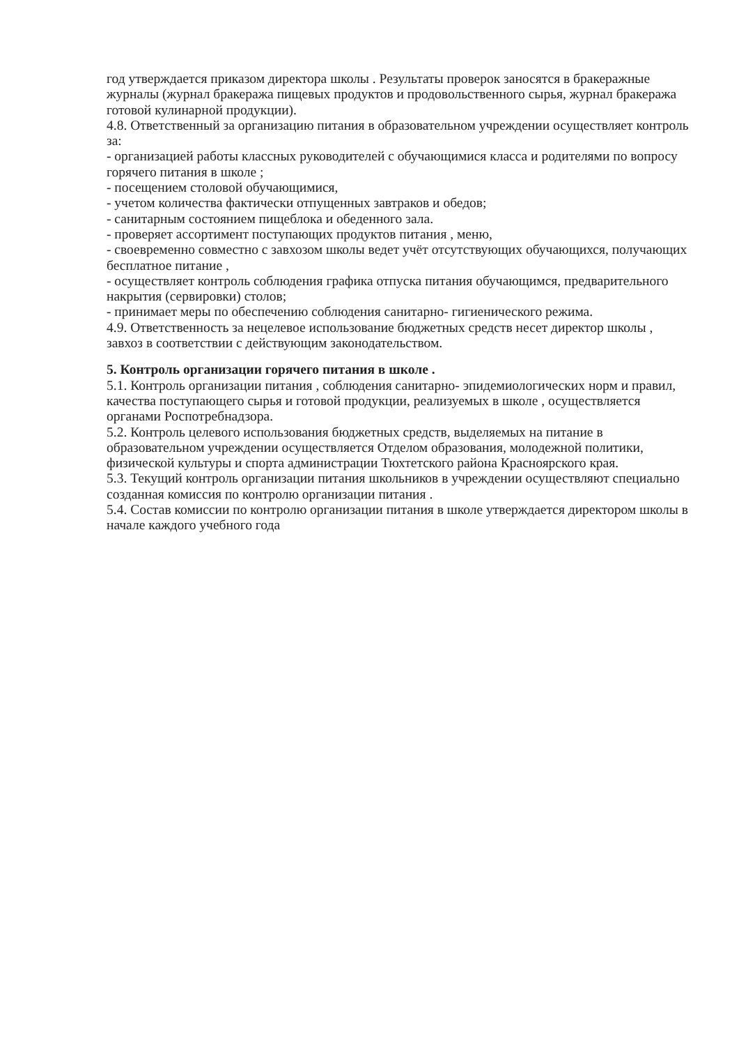год утверждается приказом директора школы . Результаты проверок заносятся в бракеражные журналы (журнал бракеража пищевых продуктов и продовольственного сырья, журнал бракеража готовой кулинарной продукции).
4.8. Ответственный за организацию питания в образовательном учреждении осуществляет контроль за:
- организацией работы классных руководителей с обучающимися класса и родителями по вопросу горячего питания в школе ;
- посещением столовой обучающимися,
- учетом количества фактически отпущенных завтраков и обедов;
- санитарным состоянием пищеблока и обеденного зала.
- проверяет ассортимент поступающих продуктов питания , меню,
- своевременно совместно с завхозом школы ведет учёт отсутствующих обучающихся, получающих бесплатное питание ,
- осуществляет контроль соблюдения графика отпуска питания обучающимся, предварительного накрытия (сервировки) столов;
- принимает меры по обеспечению соблюдения санитарно- гигиенического режима.
4.9. Ответственность за нецелевое использование бюджетных средств несет директор школы , завхоз в соответствии с действующим законодательством.
5. Контроль организации горячего питания в школе .
5.1. Контроль организации питания , соблюдения санитарно- эпидемиологических норм и правил, качества поступающего сырья и готовой продукции, реализуемых в школе , осуществляется органами Роспотребнадзора.
5.2. Контроль целевого использования бюджетных средств, выделяемых на питание в образовательном учреждении осуществляется Отделом образования, молодежной политики, физической культуры и спорта администрации Тюхтетского района Красноярского края.
5.3. Текущий контроль организации питания школьников в учреждении осуществляют специально созданная комиссия по контролю организации питания .
5.4. Состав комиссии по контролю организации питания в школе утверждается директором школы в начале каждого учебного года